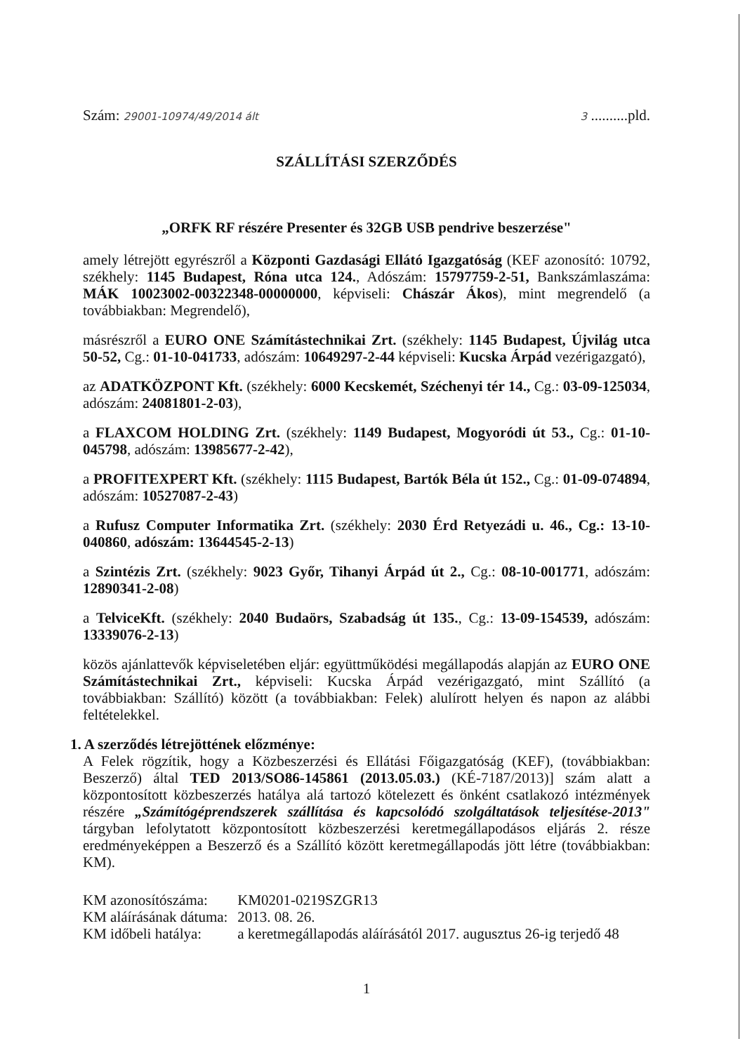Szám: 29001-10974/49/2014 ált 3 ..........pld.
SZÁLLÍTÁSI SZERZŐDÉS
„ORFK RF részére Presenter és 32GB USB pendrive beszerzése"
amely létrejött egyrészről a Központi Gazdasági Ellátó Igazgatóság (KEF azonosító: 10792, székhely: 1145 Budapest, Róna utca 124., Adószám: 15797759-2-51, Bankszámlaszáma: MÁK 10023002-00322348-00000000, képviseli: Chászár Ákos), mint megrendelő (a továbbiakban: Megrendelő),
másrészről a EURO ONE Számítástechnikai Zrt. (székhely: 1145 Budapest, Újvilág utca 50-52, Cg.: 01-10-041733, adószám: 10649297-2-44 képviseli: Kucska Árpád vezérigazgató),
az ADATKÖZPONT Kft. (székhely: 6000 Kecskemét, Széchenyi tér 14., Cg.: 03-09-125034, adószám: 24081801-2-03),
a FLAXCOM HOLDING Zrt. (székhely: 1149 Budapest, Mogyoródi út 53., Cg.: 01-10-045798, adószám: 13985677-2-42),
a PROFITEXPERT Kft. (székhely: 1115 Budapest, Bartók Béla út 152., Cg.: 01-09-074894, adószám: 10527087-2-43)
a Rufusz Computer Informatika Zrt. (székhely: 2030 Érd Retyezádi u. 46., Cg.: 13-10-040860, adószám: 13644545-2-13)
a Szintézis Zrt. (székhely: 9023 Győr, Tihanyi Árpád út 2., Cg.: 08-10-001771, adószám: 12890341-2-08)
a TelviceKft. (székhely: 2040 Budaörs, Szabadság út 135., Cg.: 13-09-154539, adószám: 13339076-2-13)
közös ajánlattevők képviseletében eljár: együttműködési megállapodás alapján az EURO ONE Számítástechnikai Zrt., képviseli: Kucska Árpád vezérigazgató, mint Szállító (a továbbiakban: Szállító) között (a továbbiakban: Felek) alulírott helyen és napon az alábbi feltételekkel.
1. A szerződés létrejöttének előzménye:
A Felek rögzítik, hogy a Közbeszerzési és Ellátási Főigazgatóság (KEF), (továbbiakban: Beszerző) által TED 2013/SO86-145861 (2013.05.03.) (KÉ-7187/2013)] szám alatt a központosított közbeszerzés hatálya alá tartozó kötelezett és önként csatlakozó intézmények részére „Számítógéprendszerek szállítása és kapcsolódó szolgáltatások teljesítése-2013" tárgyban lefolytatott központosított közbeszerzési keretmegállapodásos eljárás 2. része eredményeképpen a Beszerző és a Szállító között keretmegállapodás jött létre (továbbiakban: KM).
KM azonosítószáma: KM0201-0219SZGR13
KM aláírásának dátuma: 2013. 08. 26.
KM időbeli hatálya: a keretmegállapodás aláírásától 2017. augusztus 26-ig terjedő 48
1